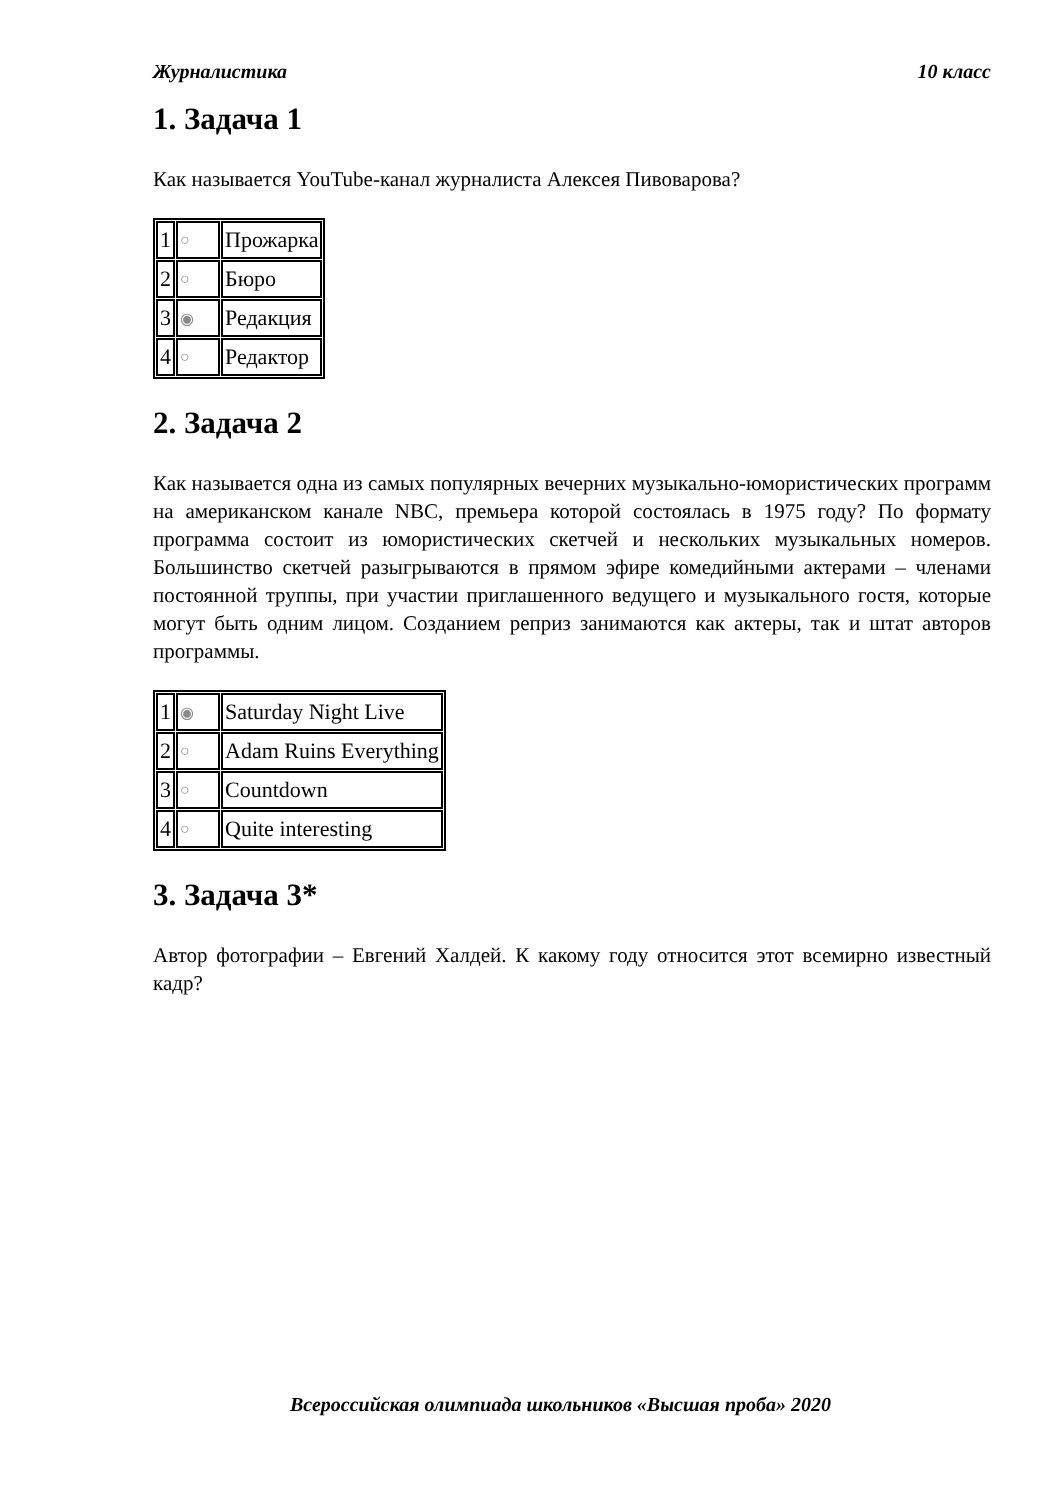Журналистика 10 класс
1. Задача 1
Как называется YouTube-канал журналиста Алексея Пивоварова?
| 1 | ○ | Прожарка |
| 2 | ○ | Бюро |
| 3 | ◉ | Редакция |
| 4 | ○ | Редактор |
2. Задача 2
Как называется одна из самых популярных вечерних музыкально-юмористических программ на американском канале NBC, премьера которой состоялась в 1975 году? По формату программа состоит из юмористических скетчей и нескольких музыкальных номеров. Большинство скетчей разыгрываются в прямом эфире комедийными актерами – членами постоянной труппы, при участии приглашенного ведущего и музыкального гостя, которые могут быть одним лицом. Созданием реприз занимаются как актеры, так и штат авторов программы.
| 1 | ◉ | Saturday Night Live |
| 2 | ○ | Adam Ruins Everything |
| 3 | ○ | Countdown |
| 4 | ○ | Quite interesting |
3. Задача 3*
Автор фотографии – Евгений Халдей. К какому году относится этот всемирно известный кадр?
Всероссийская олимпиада школьников «Высшая проба» 2020